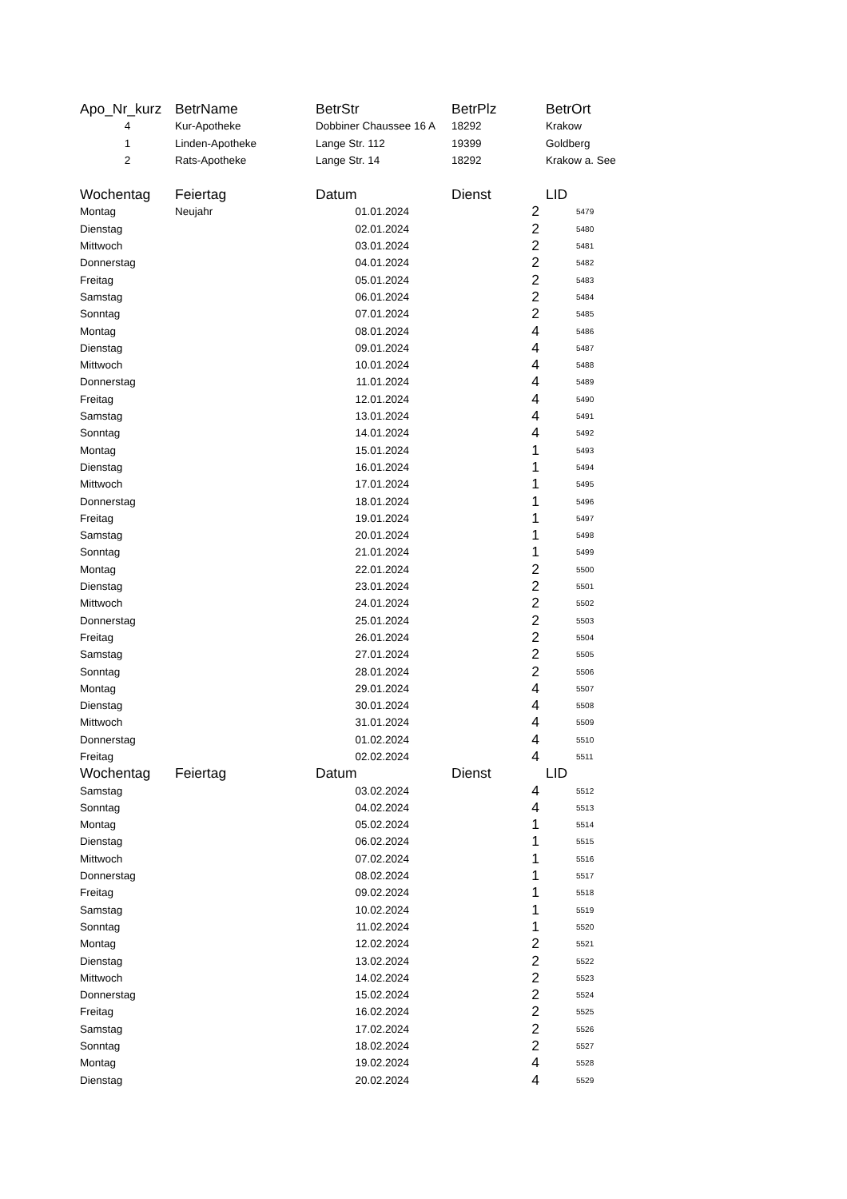| Apo_Nr_kurz | BetrName | BetrStr | BetrPlz | BetrOrt |
| --- | --- | --- | --- | --- |
| 4 | Kur-Apotheke | Dobbiner Chaussee 16 A | 18292 | Krakow |
| 1 | Linden-Apotheke | Lange Str. 112 | 19399 | Goldberg |
| 2 | Rats-Apotheke | Lange Str. 14 | 18292 | Krakow a. See |
| Wochentag | Feiertag | Datum | Dienst | LID |
| --- | --- | --- | --- | --- |
| Montag | Neujahr | 01.01.2024 | 2 | 5479 |
| Dienstag | | 02.01.2024 | 2 | 5480 |
| Mittwoch | | 03.01.2024 | 2 | 5481 |
| Donnerstag | | 04.01.2024 | 2 | 5482 |
| Freitag | | 05.01.2024 | 2 | 5483 |
| Samstag | | 06.01.2024 | 2 | 5484 |
| Sonntag | | 07.01.2024 | 2 | 5485 |
| Montag | | 08.01.2024 | 4 | 5486 |
| Dienstag | | 09.01.2024 | 4 | 5487 |
| Mittwoch | | 10.01.2024 | 4 | 5488 |
| Donnerstag | | 11.01.2024 | 4 | 5489 |
| Freitag | | 12.01.2024 | 4 | 5490 |
| Samstag | | 13.01.2024 | 4 | 5491 |
| Sonntag | | 14.01.2024 | 4 | 5492 |
| Montag | | 15.01.2024 | 1 | 5493 |
| Dienstag | | 16.01.2024 | 1 | 5494 |
| Mittwoch | | 17.01.2024 | 1 | 5495 |
| Donnerstag | | 18.01.2024 | 1 | 5496 |
| Freitag | | 19.01.2024 | 1 | 5497 |
| Samstag | | 20.01.2024 | 1 | 5498 |
| Sonntag | | 21.01.2024 | 1 | 5499 |
| Montag | | 22.01.2024 | 2 | 5500 |
| Dienstag | | 23.01.2024 | 2 | 5501 |
| Mittwoch | | 24.01.2024 | 2 | 5502 |
| Donnerstag | | 25.01.2024 | 2 | 5503 |
| Freitag | | 26.01.2024 | 2 | 5504 |
| Samstag | | 27.01.2024 | 2 | 5505 |
| Sonntag | | 28.01.2024 | 2 | 5506 |
| Montag | | 29.01.2024 | 4 | 5507 |
| Dienstag | | 30.01.2024 | 4 | 5508 |
| Mittwoch | | 31.01.2024 | 4 | 5509 |
| Donnerstag | | 01.02.2024 | 4 | 5510 |
| Freitag | | 02.02.2024 | 4 | 5511 |
| Wochentag | Feiertag | Datum | Dienst | LID |
| Samstag | | 03.02.2024 | 4 | 5512 |
| Sonntag | | 04.02.2024 | 4 | 5513 |
| Montag | | 05.02.2024 | 1 | 5514 |
| Dienstag | | 06.02.2024 | 1 | 5515 |
| Mittwoch | | 07.02.2024 | 1 | 5516 |
| Donnerstag | | 08.02.2024 | 1 | 5517 |
| Freitag | | 09.02.2024 | 1 | 5518 |
| Samstag | | 10.02.2024 | 1 | 5519 |
| Sonntag | | 11.02.2024 | 1 | 5520 |
| Montag | | 12.02.2024 | 2 | 5521 |
| Dienstag | | 13.02.2024 | 2 | 5522 |
| Mittwoch | | 14.02.2024 | 2 | 5523 |
| Donnerstag | | 15.02.2024 | 2 | 5524 |
| Freitag | | 16.02.2024 | 2 | 5525 |
| Samstag | | 17.02.2024 | 2 | 5526 |
| Sonntag | | 18.02.2024 | 2 | 5527 |
| Montag | | 19.02.2024 | 4 | 5528 |
| Dienstag | | 20.02.2024 | 4 | 5529 |